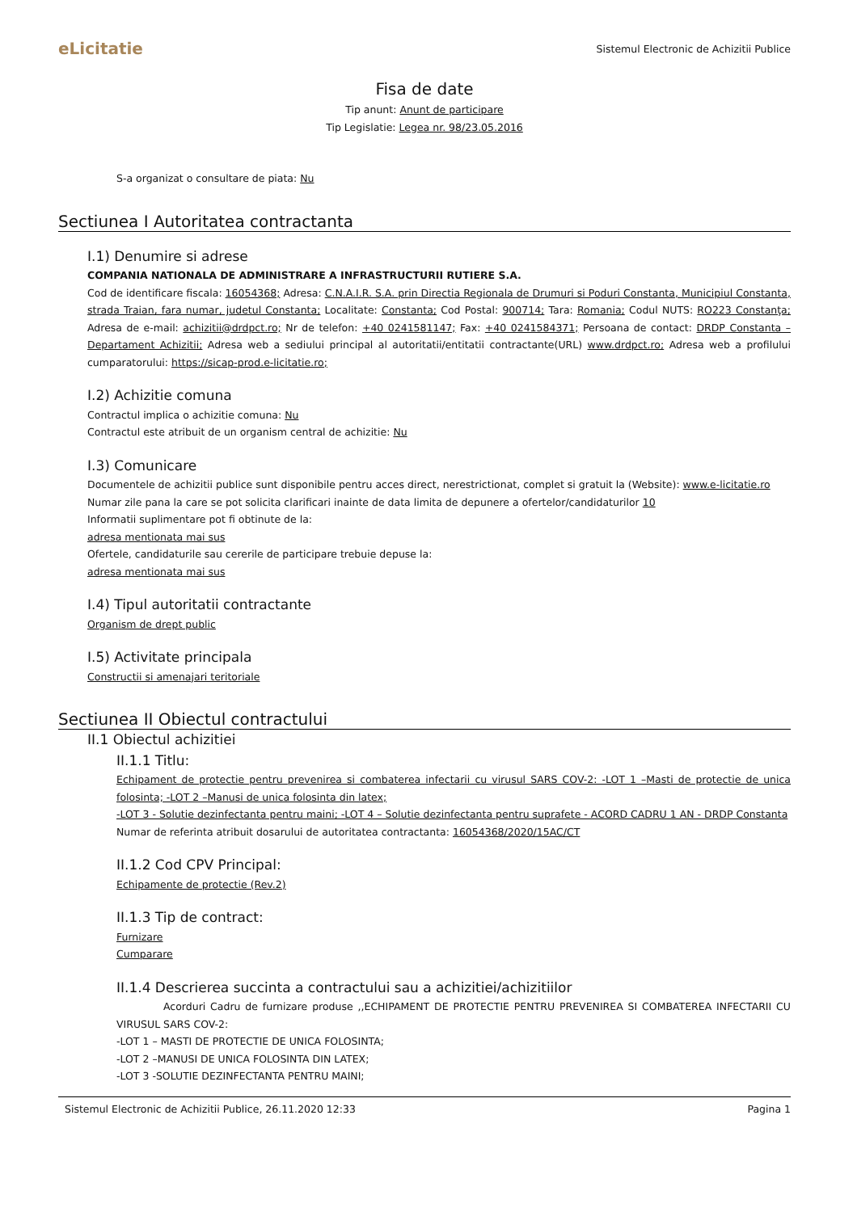eLicitatie Sistemul Electronic de Achizitii Publice
Fisa de date
Tip anunt: Anunt de participare
Tip Legislatie: Legea nr. 98/23.05.2016
S-a organizat o consultare de piata: Nu
Sectiunea I Autoritatea contractanta
I.1) Denumire si adrese
COMPANIA NATIONALA DE ADMINISTRARE A INFRASTRUCTURII RUTIERE S.A.
Cod de identificare fiscala: 16054368; Adresa: C.N.A.I.R. S.A. prin Directia Regionala de Drumuri si Poduri Constanta, Municipiul Constanta, strada Traian, fara numar, judetul Constanta; Localitate: Constanta; Cod Postal: 900714; Tara: Romania; Codul NUTS: RO223 Constanţa; Adresa de e-mail: achizitii@drdpct.ro; Nr de telefon: +40 0241581147; Fax: +40 0241584371; Persoana de contact: DRDP Constanta – Departament Achizitii; Adresa web a sediului principal al autoritatii/entitatii contractante(URL) www.drdpct.ro; Adresa web a profilului cumparatorului: https://sicap-prod.e-licitatie.ro;
I.2) Achizitie comuna
Contractul implica o achizitie comuna: Nu
Contractul este atribuit de un organism central de achizitie: Nu
I.3) Comunicare
Documentele de achizitii publice sunt disponibile pentru acces direct, nerestrictionat, complet si gratuit la (Website): www.e-licitatie.ro
Numar zile pana la care se pot solicita clarificari inainte de data limita de depunere a ofertelor/candidaturilor 10
Informatii suplimentare pot fi obtinute de la:
adresa mentionata mai sus
Ofertele, candidaturile sau cererile de participare trebuie depuse la:
adresa mentionata mai sus
I.4) Tipul autoritatii contractante
Organism de drept public
I.5) Activitate principala
Constructii si amenajari teritoriale
Sectiunea II Obiectul contractului
II.1 Obiectul achizitiei
II.1.1 Titlu:
Echipament de protectie pentru prevenirea si combaterea infectarii cu virusul SARS COV-2: -LOT 1 –Masti de protectie de unica folosinta; -LOT 2 –Manusi de unica folosinta din latex;
-LOT 3 - Solutie dezinfectanta pentru maini; -LOT 4 – Solutie dezinfectanta pentru suprafete - ACORD CADRU 1 AN - DRDP Constanta
Numar de referinta atribuit dosarului de autoritatea contractanta: 16054368/2020/15AC/CT
II.1.2 Cod CPV Principal:
Echipamente de protectie (Rev.2)
II.1.3 Tip de contract:
Furnizare
Cumparare
II.1.4 Descrierea succinta a contractului sau a achizitiei/achizitiilor
Acorduri Cadru de furnizare produse ,,ECHIPAMENT DE PROTECTIE PENTRU PREVENIREA SI COMBATEREA INFECTARII CU VIRUSUL SARS COV-2:
-LOT 1 – MASTI DE PROTECTIE DE UNICA FOLOSINTA;
-LOT 2 –MANUSI DE UNICA FOLOSINTA DIN LATEX;
-LOT 3 -SOLUTIE DEZINFECTANTA PENTRU MAINI;
Sistemul Electronic de Achizitii Publice, 26.11.2020 12:33 Pagina 1